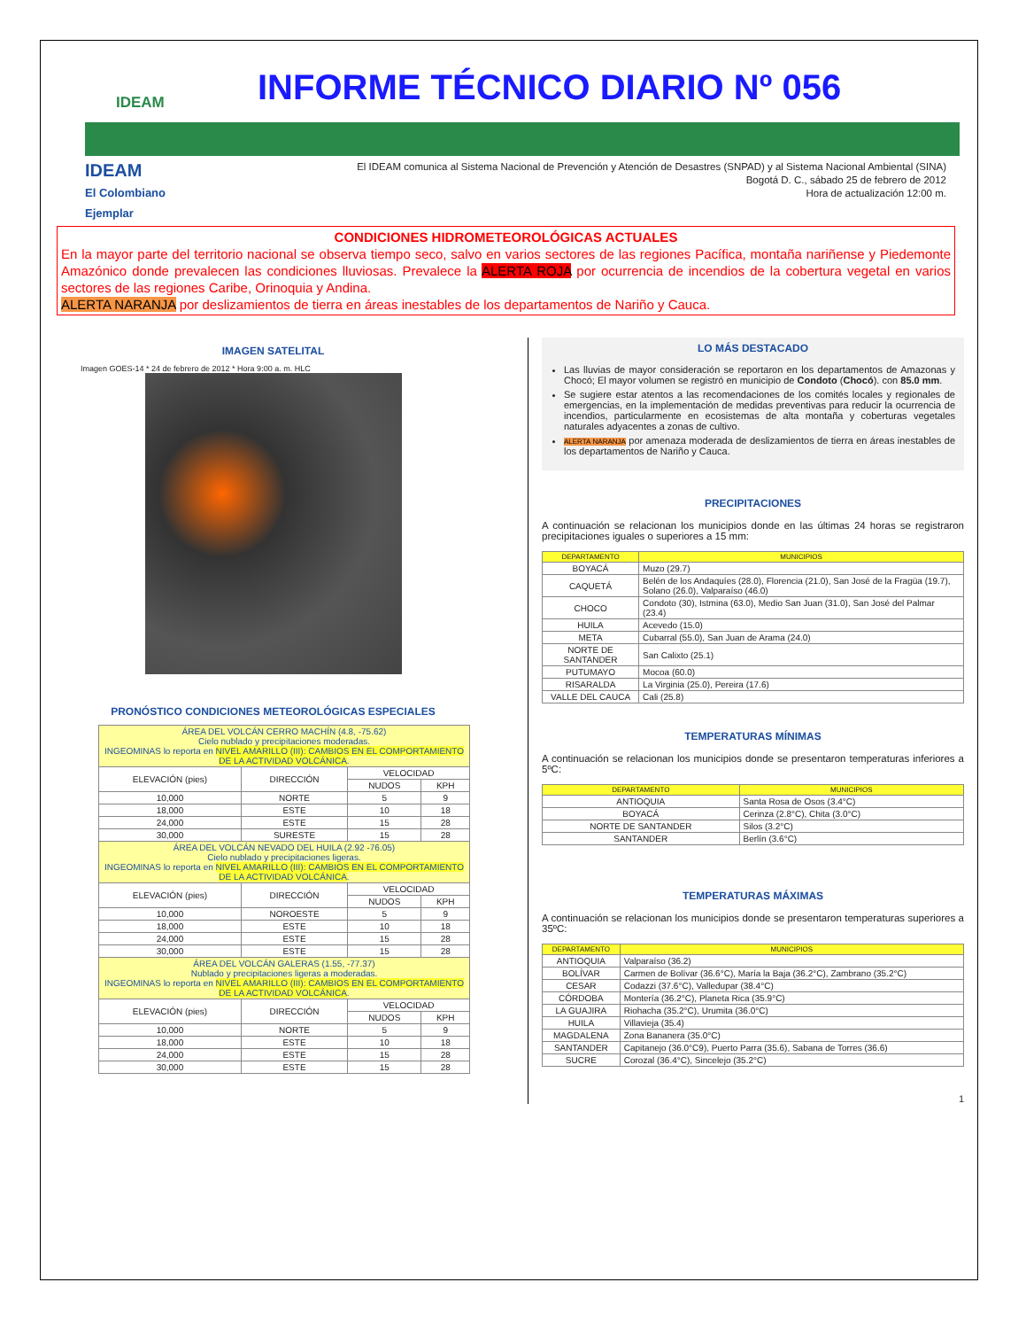IDEAM
INFORME TÉCNICO DIARIO Nº 056
IDEAM
El Colombiano Ejemplar
El IDEAM comunica al Sistema Nacional de Prevención y Atención de Desastres (SNPAD) y al Sistema Nacional Ambiental (SINA)
Bogotá D. C., sábado 25 de febrero de 2012
Hora de actualización 12:00 m.
CONDICIONES HIDROMETEOROLÓGICAS ACTUALES
En la mayor parte del territorio nacional se observa tiempo seco, salvo en varios sectores de las regiones Pacífica, montaña nariñense y Piedemonte Amazónico donde prevalecen las condiciones lluviosas. Prevalece la ALERTA ROJA por ocurrencia de incendios de la cobertura vegetal en varios sectores de las regiones Caribe, Orinoquia y Andina.
ALERTA NARANJA por deslizamientos de tierra en áreas inestables de los departamentos de Nariño y Cauca.
IMAGEN SATELITAL
Imagen GOES-14 * 24 de febrero de 2012 * Hora 9:00 a. m. HLC
PRONÓSTICO CONDICIONES METEOROLÓGICAS ESPECIALES
| ÁREA DEL VOLCÁN CERRO MACHÍN (4.8, -75.62) Cielo nublado y precipitaciones moderadas. INGEOMINAS lo reporta en NIVEL AMARILLO (III): CAMBIOS EN EL COMPORTAMIENTO DE LA ACTIVIDAD VOLCÁNICA . | | | |
| ELEVACIÓN (pies) | DIRECCIÓN | VELOCIDAD | |
| | | NUDOS | KPH |
| 10,000 | NORTE | 5 | 9 |
| 18,000 | ESTE | 10 | 18 |
| 24,000 | ESTE | 15 | 28 |
| 30,000 | SURESTE | 15 | 28 |
| ÁREA DEL VOLCÁN NEVADO DEL HUILA (2.92 -76.05) Cielo nublado y precipitaciones ligeras. INGEOMINAS lo reporta en NIVEL AMARILLO (III): CAMBIOS EN EL COMPORTAMIENTO DE LA ACTIVIDAD VOLCÁNICA . | | | |
| ELEVACIÓN (pies) | DIRECCIÓN | VELOCIDAD | |
| | | NUDOS | KPH |
| 10,000 | NOROESTE | 5 | 9 |
| 18,000 | ESTE | 10 | 18 |
| 24,000 | ESTE | 15 | 28 |
| 30,000 | ESTE | 15 | 28 |
| ÁREA DEL VOLCÁN GALERAS (1.55, -77.37) Nublado y precipitaciones ligeras a moderadas. INGEOMINAS lo reporta en NIVEL AMARILLO (III): CAMBIOS EN EL COMPORTAMIENTO DE LA ACTIVIDAD VOLCÁNICA . | | | |
| ELEVACIÓN (pies) | DIRECCIÓN | VELOCIDAD | |
| | | NUDOS | KPH |
| 10,000 | NORTE | 5 | 9 |
| 18,000 | ESTE | 10 | 18 |
| 24,000 | ESTE | 15 | 28 |
| 30,000 | ESTE | 15 | 28 |
LO MÁS DESTACADO
Las lluvias de mayor consideración se reportaron en los departamentos de Amazonas y Chocó; El mayor volumen se registró en municipio de Condoto (Chocó). con 85.0 mm.
Se sugiere estar atentos a las recomendaciones de los comités locales y regionales de emergencias, en la implementación de medidas preventivas para reducir la ocurrencia de incendios, particularmente en ecosistemas de alta montaña y coberturas vegetales naturales adyacentes a zonas de cultivo.
ALERTA NARANJA por amenaza moderada de deslizamientos de tierra en áreas inestables de los departamentos de Nariño y Cauca.
PRECIPITACIONES
A continuación se relacionan los municipios donde en las últimas 24 horas se registraron precipitaciones iguales o superiores a 15 mm:
| DEPARTAMENTO | MUNICIPIOS |
| --- | --- |
| BOYACÁ | Muzo (29.7) |
| CAQUETÁ | Belén de los Andaquíes (28.0), Florencia (21.0), San José de la Fragüa (19.7), Solano (26.0), Valparaíso (46.0) |
| CHOCO | Condoto (30), Istmina (63.0), Medio San Juan (31.0), San José del Palmar (23.4) |
| HUILA | Acevedo (15.0) |
| META | Cubarral (55.0), San Juan de Arama (24.0) |
| NORTE DE SANTANDER | San Calixto (25.1) |
| PUTUMAYO | Mocoa (60.0) |
| RISARALDA | La Virginia (25.0), Pereira (17.6) |
| VALLE DEL CAUCA | Cali (25.8) |
TEMPERATURAS MÍNIMAS
A continuación se relacionan los municipios donde se presentaron temperaturas inferiores a 5ºC:
| DEPARTAMENTO | MUNICIPIOS |
| --- | --- |
| ANTIOQUIA | Santa Rosa de Osos (3.4°C) |
| BOYACÁ | Cerinza (2.8°C), Chita (3.0°C) |
| NORTE DE SANTANDER | Silos (3.2°C) |
| SANTANDER | Berlín (3.6°C) |
TEMPERATURAS MÁXIMAS
A continuación se relacionan los municipios donde se presentaron temperaturas superiores a 35ºC:
| DEPARTAMENTO | MUNICIPIOS |
| --- | --- |
| ANTIOQUIA | Valparaíso (36.2) |
| BOLÍVAR | Carmen de Bolívar (36.6°C), María la Baja (36.2°C), Zambrano (35.2°C) |
| CESAR | Codazzi (37.6°C), Valledupar (38.4°C) |
| CÓRDOBA | Montería (36.2°C), Planeta Rica (35.9°C) |
| LA GUAJIRA | Riohacha (35.2°C), Urumita (36.0°C) |
| HUILA | Villavieja (35.4) |
| MAGDALENA | Zona Bananera (35.0°C) |
| SANTANDER | Capitanejo (36.0°C9), Puerto Parra (35.6), Sabana de Torres (36.6) |
| SUCRE | Corozal (36.4°C), Sincelejo (35.2°C) |
1